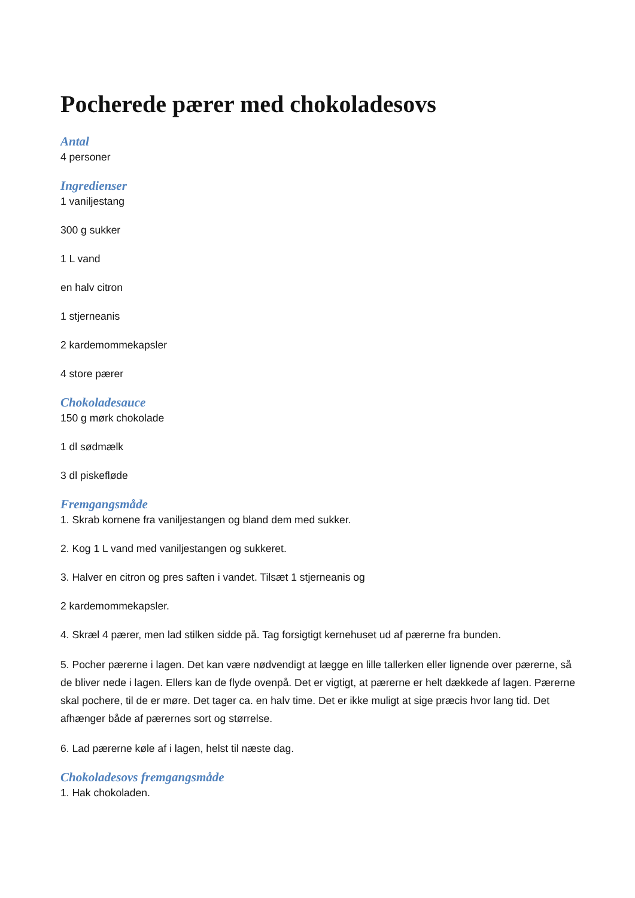Pocherede pærer med chokoladesovs
Antal
4 personer
Ingredienser
1 vaniljestang
300 g sukker
1 L vand
en halv citron
1 stjerneanis
2 kardemommekapsler
4 store pærer
Chokoladesauce
150 g mørk chokolade
1 dl sødmælk
3 dl piskefløde
Fremgangsmåde
1. Skrab kornene fra vaniljestangen og bland dem med sukker.
2. Kog 1 L vand med vaniljestangen og sukkeret.
3. Halver en citron og pres saften i vandet. Tilsæt 1 stjerneanis og
2 kardemommekapsler.
4. Skræl 4 pærer, men lad stilken sidde på. Tag forsigtigt kernehuset ud af pærerne fra bunden.
5. Pocher pærerne i lagen. Det kan være nødvendigt at lægge en lille tallerken eller lignende over pærerne, så de bliver nede i lagen. Ellers kan de flyde ovenpå. Det er vigtigt, at pærerne er helt dækkede af lagen. Pærerne skal pochere, til de er møre. Det tager ca. en halv time. Det er ikke muligt at sige præcis hvor lang tid. Det afhænger både af pærernes sort og størrelse.
6. Lad pærerne køle af i lagen, helst til næste dag.
Chokoladesovs fremgangsmåde
1. Hak chokoladen.